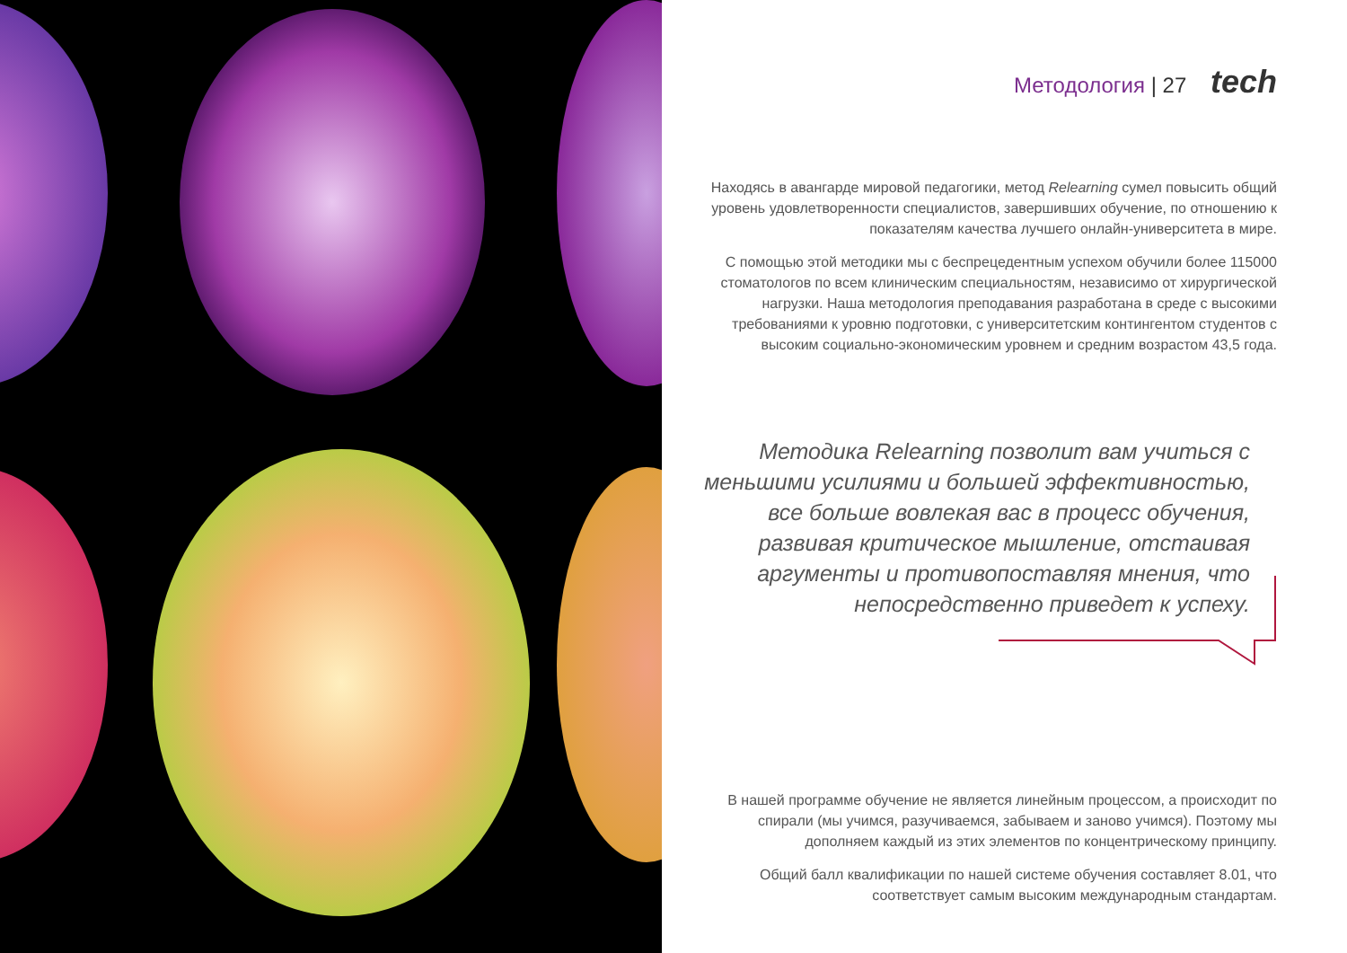Методология | 27 tech
Находясь в авангарде мировой педагогики, метод Relearning сумел повысить общий уровень удовлетворенности специалистов, завершивших обучение, по отношению к показателям качества лучшего онлайн-университета в мире.
С помощью этой методики мы с беспрецедентным успехом обучили более 115000 стоматологов по всем клиническим специальностям, независимо от хирургической нагрузки. Наша методология преподавания разработана в среде с высокими требованиями к уровню подготовки, с университетским контингентом студентов с высоким социально-экономическим уровнем и средним возрастом 43,5 года.
Методика Relearning позволит вам учиться с меньшими усилиями и большей эффективностью, все больше вовлекая вас в процесс обучения, развивая критическое мышление, отстаивая аргументы и противопоставляя мнения, что непосредственно приведет к успеху.
В нашей программе обучение не является линейным процессом, а происходит по спирали (мы учимся, разучиваемся, забываем и заново учимся). Поэтому мы дополняем каждый из этих элементов по концентрическому принципу.
Общий балл квалификации по нашей системе обучения составляет 8.01, что соответствует самым высоким международным стандартам.